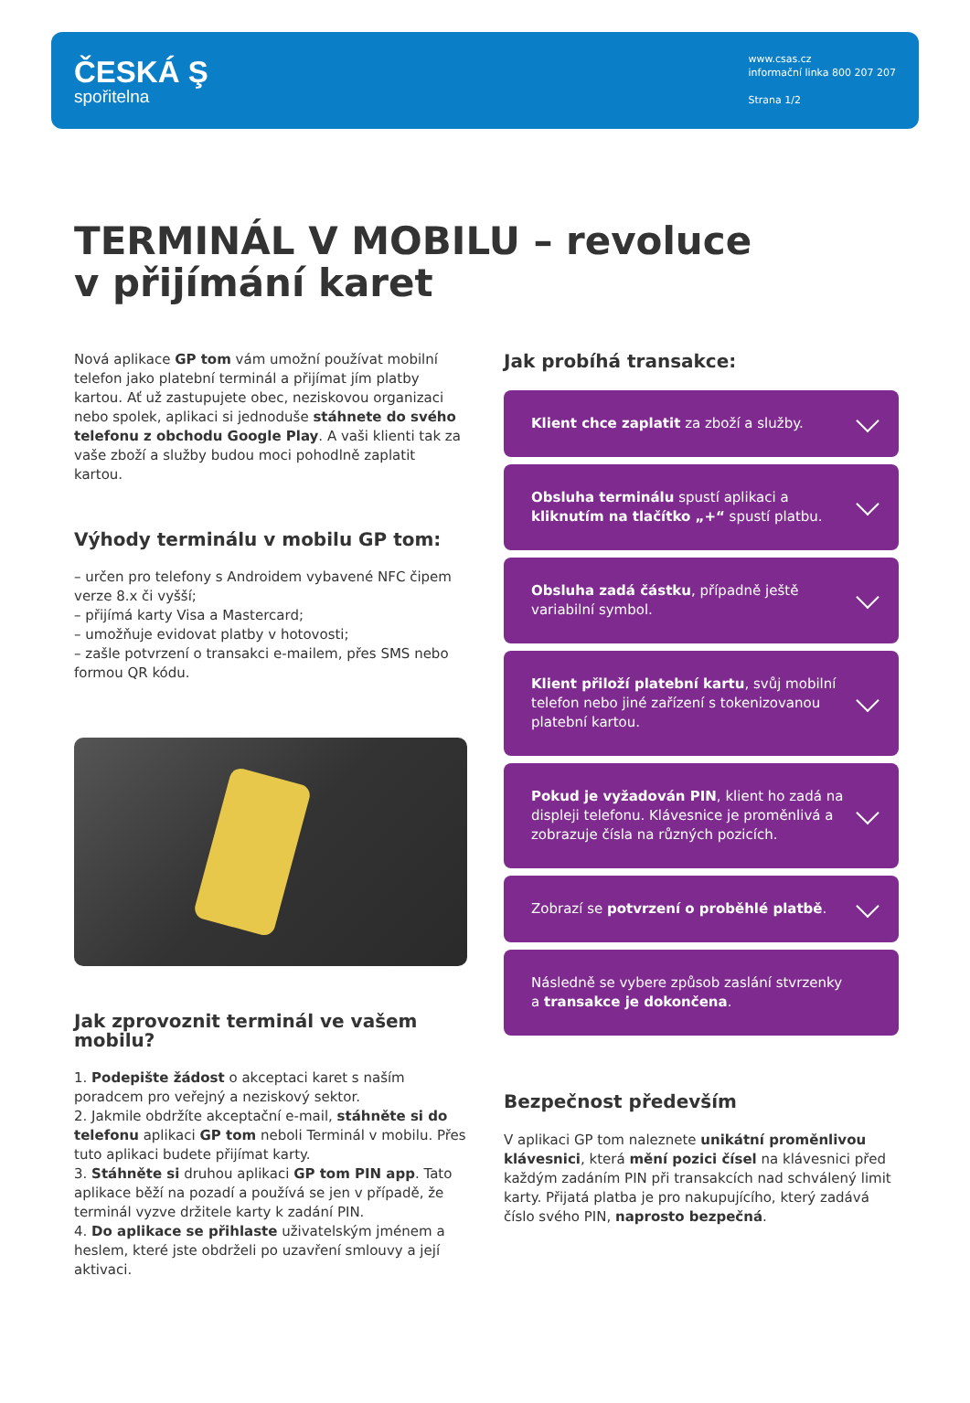ČESKÁ Ş
spořitelna
www.csas.cz
informační linka 800 207 207
Strana 1/2
TERMINÁL V MOBILU – revoluce
v přijímání karet
Nová aplikace GP tom vám umožní používat mobilní telefon jako platební terminál a přijímat jím platby kartou. Ať už zastupujete obec, neziskovou organizaci nebo spolek, aplikaci si jednoduše stáhnete do svého telefonu z obchodu Google Play. A vaši klienti tak za vaše zboží a služby budou moci pohodlně zaplatit kartou.
Výhody terminálu v mobilu GP tom:
– určen pro telefony s Androidem vybavené NFC čipem verze 8.x či vyšší;
– přijímá karty Visa a Mastercard;
– umožňuje evidovat platby v hotovosti;
– zašle potvrzení o transakci e-mailem, přes SMS nebo formou QR kódu.
Jak zprovoznit terminál ve vašem mobilu?
1. Podepište žádost o akceptaci karet s naším poradcem pro veřejný a neziskový sektor.
2. Jakmile obdržíte akceptační e-mail, stáhněte si do telefonu aplikaci GP tom neboli Terminál v mobilu. Přes tuto aplikaci budete přijímat karty.
3. Stáhněte si druhou aplikaci GP tom PIN app. Tato aplikace běží na pozadí a používá se jen v případě, že terminál vyzve držitele karty k zadání PIN.
4. Do aplikace se přihlaste uživatelským jménem a heslem, které jste obdrželi po uzavření smlouvy a její aktivaci.
Jak probíhá transakce:
Klient chce zaplatit za zboží a služby.
Obsluha terminálu spustí aplikaci a kliknutím na tlačítko „+“ spustí platbu.
Obsluha zadá částku, případně ještě variabilní symbol.
Klient přiloží platební kartu, svůj mobilní telefon nebo jiné zařízení s tokenizovanou platební kartou.
Pokud je vyžadován PIN, klient ho zadá na displeji telefonu. Klávesnice je proměnlivá a zobrazuje čísla na různých pozicích.
Zobrazí se potvrzení o proběhlé platbě.
Následně se vybere způsob zaslání stvrzenky a transakce je dokončena.
Bezpečnost především
V aplikaci GP tom naleznete unikátní proměnlivou klávesnici, která mění pozici čísel na klávesnici před každým zadáním PIN při transakcích nad schválený limit karty. Přijatá platba je pro nakupujícího, který zadává číslo svého PIN, naprosto bezpečná.